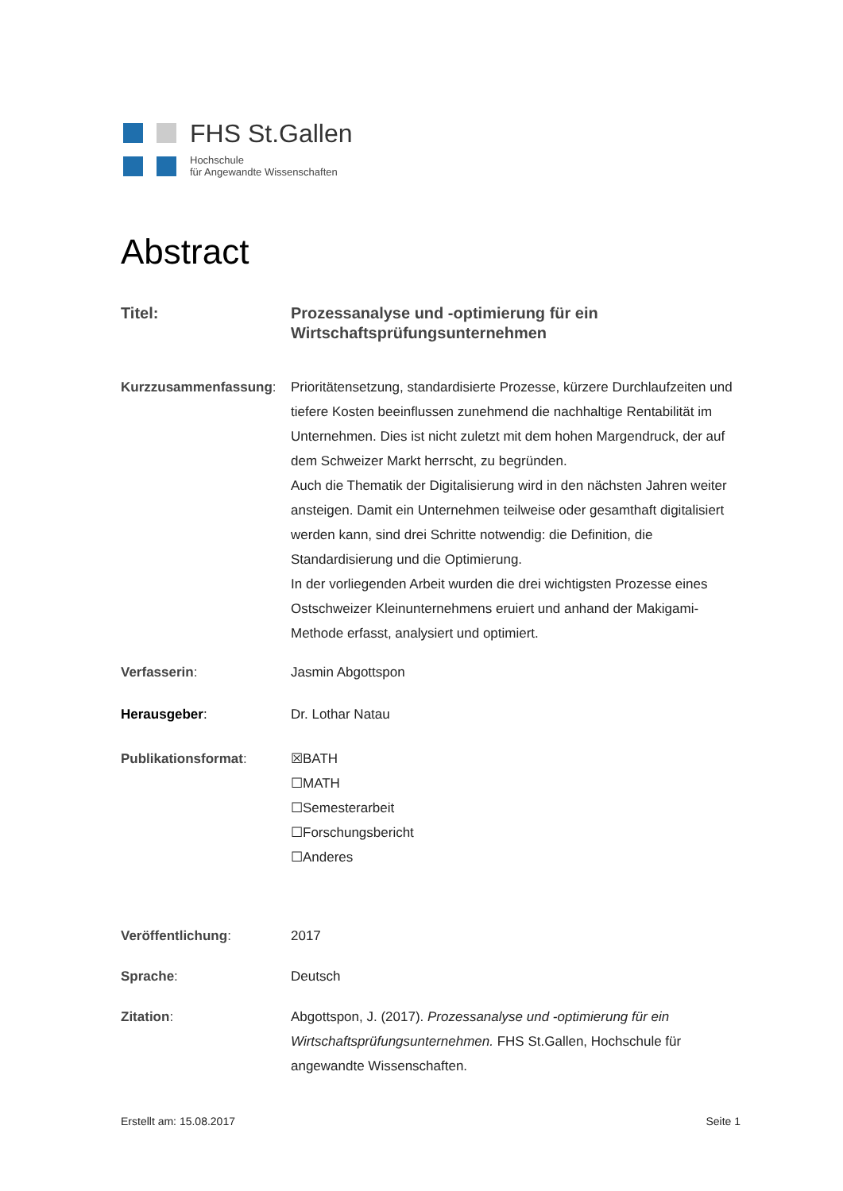FHS St.Gallen
Hochschule
für Angewandte Wissenschaften
Abstract
Titel: Prozessanalyse und -optimierung für ein Wirtschaftsprüfungsunternehmen
Kurzzusammenfassung: Prioritätensetzung, standardisierte Prozesse, kürzere Durchlaufzeiten und tiefere Kosten beeinflussen zunehmend die nachhaltige Rentabilität im Unternehmen. Dies ist nicht zuletzt mit dem hohen Margendruck, der auf dem Schweizer Markt herrscht, zu begründen.
Auch die Thematik der Digitalisierung wird in den nächsten Jahren weiter ansteigen. Damit ein Unternehmen teilweise oder gesamthaft digitalisiert werden kann, sind drei Schritte notwendig: die Definition, die Standardisierung und die Optimierung.
In der vorliegenden Arbeit wurden die drei wichtigsten Prozesse eines Ostschweizer Kleinunternehmens eruiert und anhand der Makigami-Methode erfasst, analysiert und optimiert.
Verfasserin: Jasmin Abgottspon
Herausgeber: Dr. Lothar Natau
Publikationsformat: ☒BATH
☐MATH
☐Semesterarbeit
☐Forschungsbericht
☐Anderes
Veröffentlichung: 2017
Sprache: Deutsch
Zitation: Abgottspon, J. (2017). Prozessanalyse und -optimierung für ein Wirtschaftsprüfungsunternehmen. FHS St.Gallen, Hochschule für angewandte Wissenschaften.
Erstellt am: 15.08.2017 Seite 1